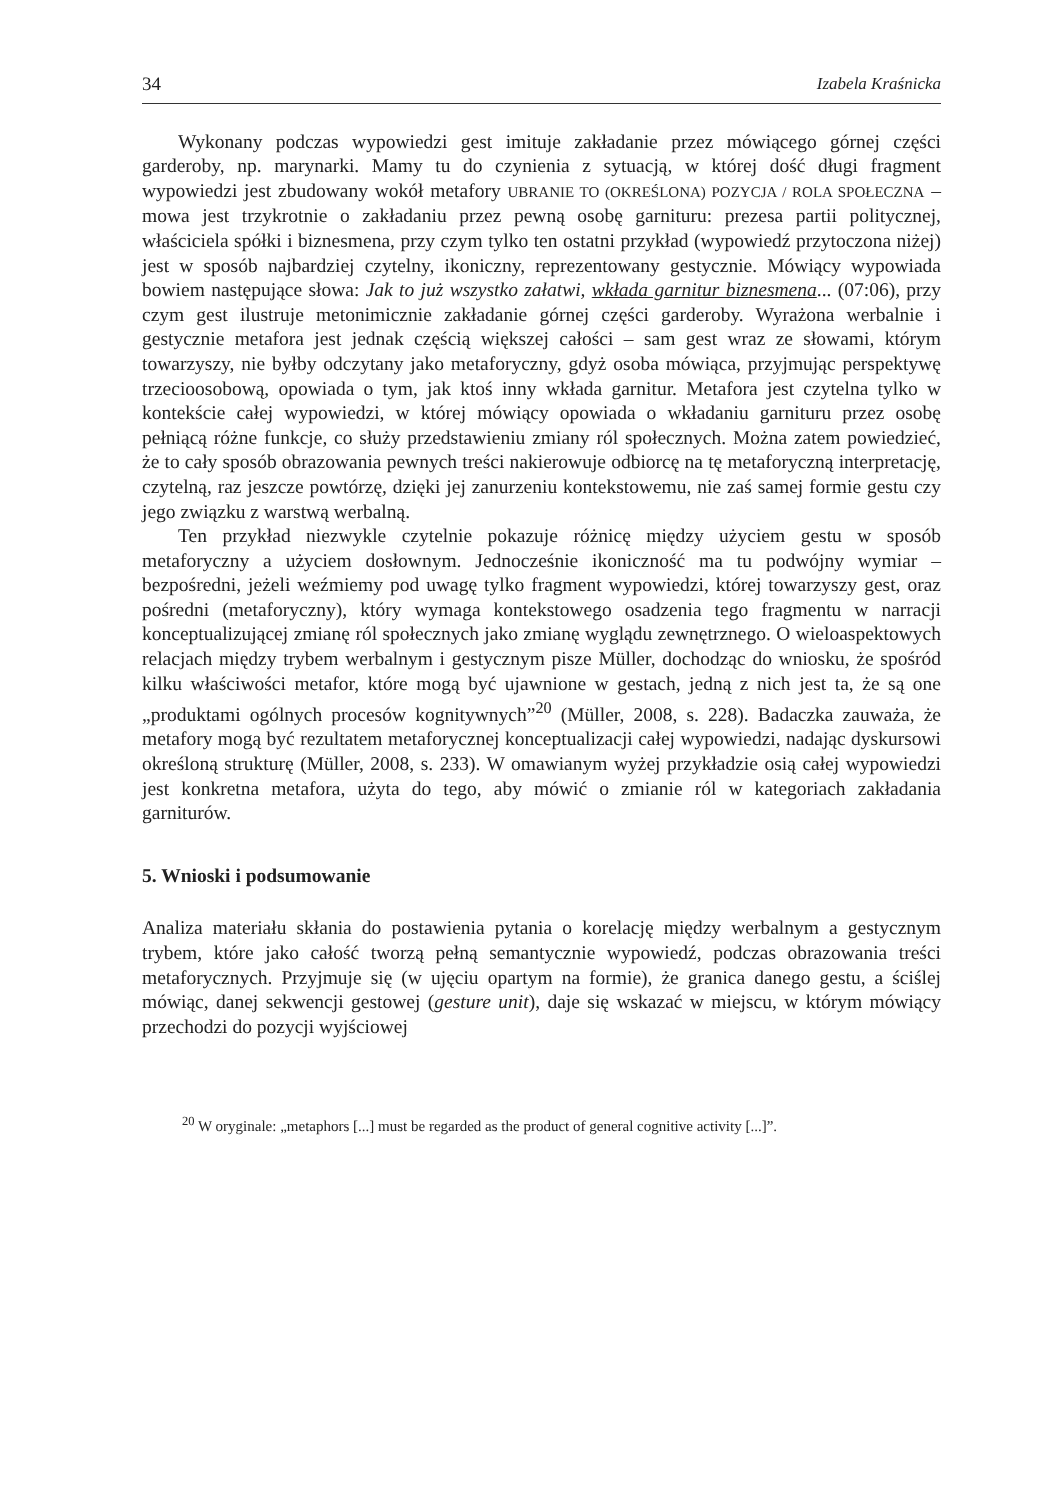34 Izabela Kraśnicka
Wykonany podczas wypowiedzi gest imituje zakładanie przez mówiącego górnej części garderoby, np. marynarki. Mamy tu do czynienia z sytuacją, w której dość długi fragment wypowiedzi jest zbudowany wokół metafory UBRANIE TO (OKREŚLONA) POZYCJA / ROLA SPOŁECZNA – mowa jest trzykrotnie o zakładaniu przez pewną osobę garnituru: prezesa partii politycznej, właściciela spółki i biznesmena, przy czym tylko ten ostatni przykład (wypowiedź przytoczona niżej) jest w sposób najbardziej czytelny, ikoniczny, reprezentowany gestycznie. Mówiący wypowiada bowiem następujące słowa: Jak to już wszystko załatwi, wkłada garnitur biznesmena... (07:06), przy czym gest ilustruje metonimicznie zakładanie górnej części garderoby. Wyrażona werbalnie i gestycznie metafora jest jednak częścią większej całości – sam gest wraz ze słowami, którym towarzyszy, nie byłby odczytany jako metaforyczny, gdyż osoba mówiąca, przyjmując perspektywę trzecioosobową, opowiada o tym, jak ktoś inny wkłada garnitur. Metafora jest czytelna tylko w kontekście całej wypowiedzi, w której mówiący opowiada o wkładaniu garnituru przez osobę pełniącą różne funkcje, co służy przedstawieniu zmiany ról społecznych. Można zatem powiedzieć, że to cały sposób obrazowania pewnych treści nakierowuje odbiorcę na tę metaforyczną interpretację, czytelną, raz jeszcze powtórzę, dzięki jej zanurzeniu kontekstowemu, nie zaś samej formie gestu czy jego związku z warstwą werbalną.
Ten przykład niezwykle czytelnie pokazuje różnicę między użyciem gestu w sposób metaforyczny a użyciem dosłownym. Jednocześnie ikoniczność ma tu podwójny wymiar – bezpośredni, jeżeli weźmiemy pod uwagę tylko fragment wypowiedzi, której towarzyszy gest, oraz pośredni (metaforyczny), który wymaga kontekstowego osadzenia tego fragmentu w narracji konceptualizującej zmianę ról społecznych jako zmianę wyglądu zewnętrznego. O wieloaspektowych relacjach między trybem werbalnym i gestycznym pisze Müller, dochodząc do wniosku, że spośród kilku właściwości metafor, które mogą być ujawnione w gestach, jedną z nich jest ta, że są one „produktami ogólnych procesów kognitywnych”<sup>20</sup> (Müller, 2008, s. 228). Badaczka zauważa, że metafory mogą być rezultatem metaforycznej konceptualizacji całej wypowiedzi, nadając dyskursowi określoną strukturę (Müller, 2008, s. 233). W omawianym wyżej przykładzie osią całej wypowiedzi jest konkretna metafora, użyta do tego, aby mówić o zmianie ról w kategoriach zakładania garniturów.
5. Wnioski i podsumowanie
Analiza materiału skłania do postawienia pytania o korelację między werbalnym a gestycznym trybem, które jako całość tworzą pełną semantycznie wypowiedź, podczas obrazowania treści metaforycznych. Przyjmuje się (w ujęciu opartym na formie), że granica danego gestu, a ściślej mówiąc, danej sekwencji gestowej (gesture unit), daje się wskazać w miejscu, w którym mówiący przechodzi do pozycji wyjściowej
<sup>20</sup> W oryginale: „metaphors [...] must be regarded as the product of general cognitive activity [...]”.